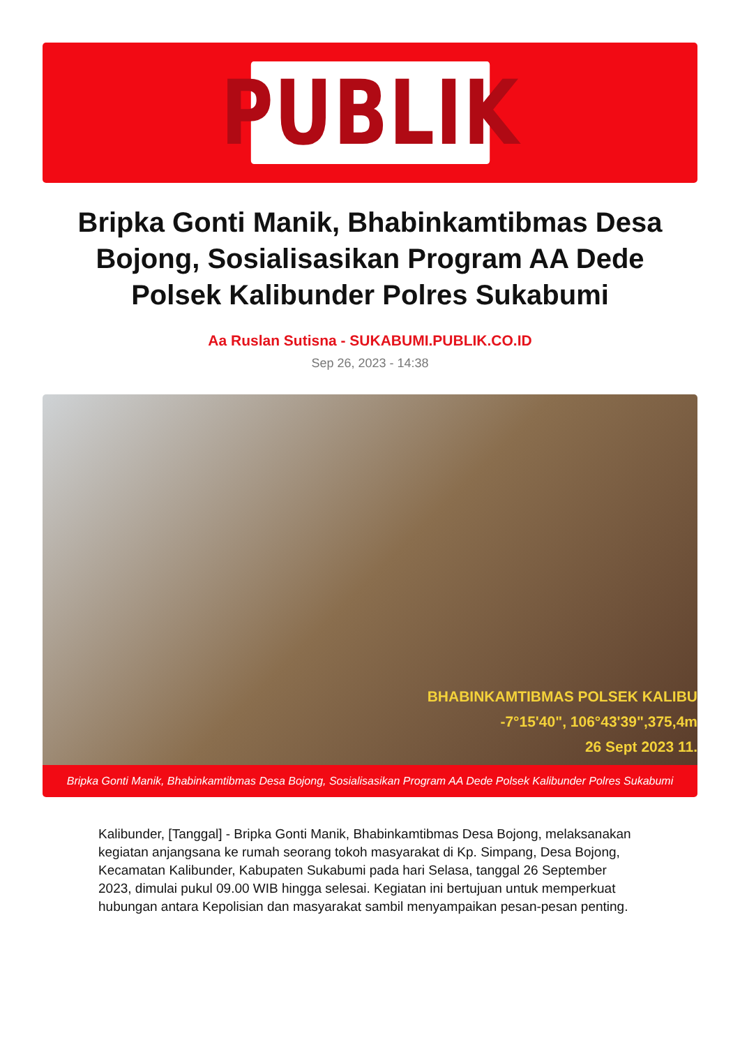PUBLIK
Bripka Gonti Manik, Bhabinkamtibmas Desa Bojong, Sosialisasikan Program AA Dede Polsek Kalibunder Polres Sukabumi
Aa Ruslan Sutisna - SUKABUMI.PUBLIK.CO.ID
Sep 26, 2023 - 14:38
BHABINKAMTIBMAS POLSEK KALIBU
-7°15'40", 106°43'39",375,4m
26 Sept 2023 11.
Bripka Gonti Manik, Bhabinkamtibmas Desa Bojong, Sosialisasikan Program AA Dede Polsek Kalibunder Polres Sukabumi
Kalibunder, [Tanggal] - Bripka Gonti Manik, Bhabinkamtibmas Desa Bojong, melaksanakan kegiatan anjangsana ke rumah seorang tokoh masyarakat di Kp. Simpang, Desa Bojong, Kecamatan Kalibunder, Kabupaten Sukabumi pada hari Selasa, tanggal 26 September 2023, dimulai pukul 09.00 WIB hingga selesai. Kegiatan ini bertujuan untuk memperkuat hubungan antara Kepolisian dan masyarakat sambil menyampaikan pesan-pesan penting.